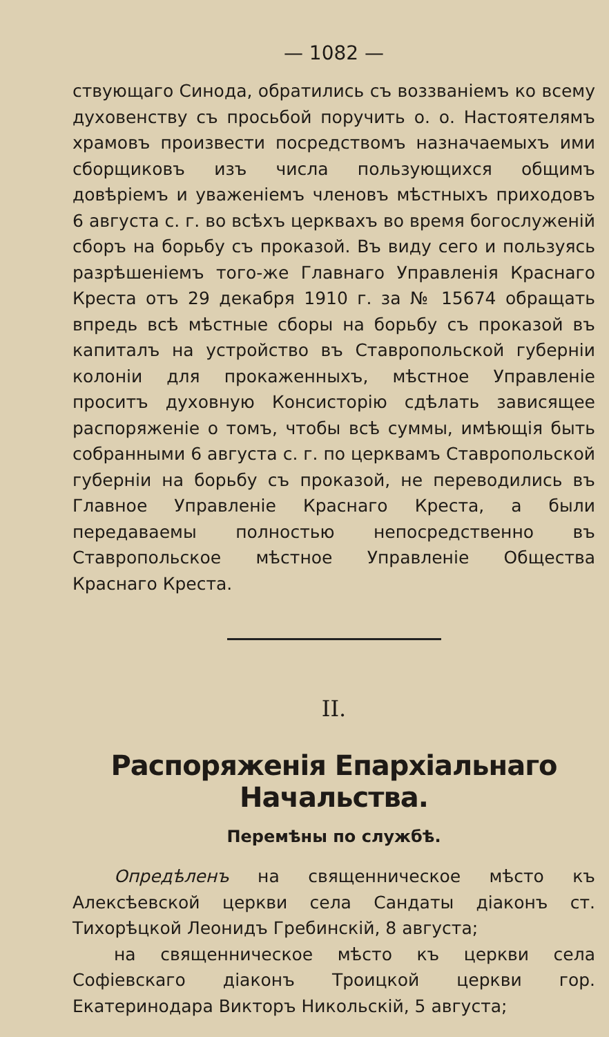— 1082 —
ствующаго Синода, обратились съ воззваніемъ ко всему духовенству съ просьбой поручить о. о. Настоятелямъ храмовъ произвести посредствомъ назначаемыхъ ими сборщиковъ изъ числа пользующихся общимъ довѣріемъ и уваженіемъ членовъ мѣстныхъ приходовъ 6 августа с. г. во всѣхъ церквахъ во время богослуженій сборъ на борьбу съ проказой. Въ виду сего и пользуясь разрѣшеніемъ того-же Главнаго Управленія Краснаго Креста отъ 29 декабря 1910 г. за № 15674 обращать впредь всѣ мѣстные сборы на борьбу съ проказой въ капиталъ на устройство въ Ставропольской губерніи колоніи для прокаженныхъ, мѣстное Управленіе проситъ духовную Консисторію сдѣлать зависящее распоряженіе о томъ, чтобы всѣ суммы, имѣющія быть собранными 6 августа с. г. по церквамъ Ставропольской губерніи на борьбу съ проказой, не переводились въ Главное Управленіе Краснаго Креста, а были передаваемы полностью непосредственно въ Ставропольское мѣстное Управленіе Общества Краснаго Креста.
II.
Распоряженія Епархіальнаго Начальства.
Перемѣны по службѣ.
Опредѣленъ на священническое мѣсто къ Алексѣевской церкви села Сандаты діаконъ ст. Тихорѣцкой Леонидъ Гребинскій, 8 августа;
на священническое мѣсто къ церкви села Софіевскаго діаконъ Троицкой церкви гор. Екатеринодара Викторъ Никольскій, 5 августа;